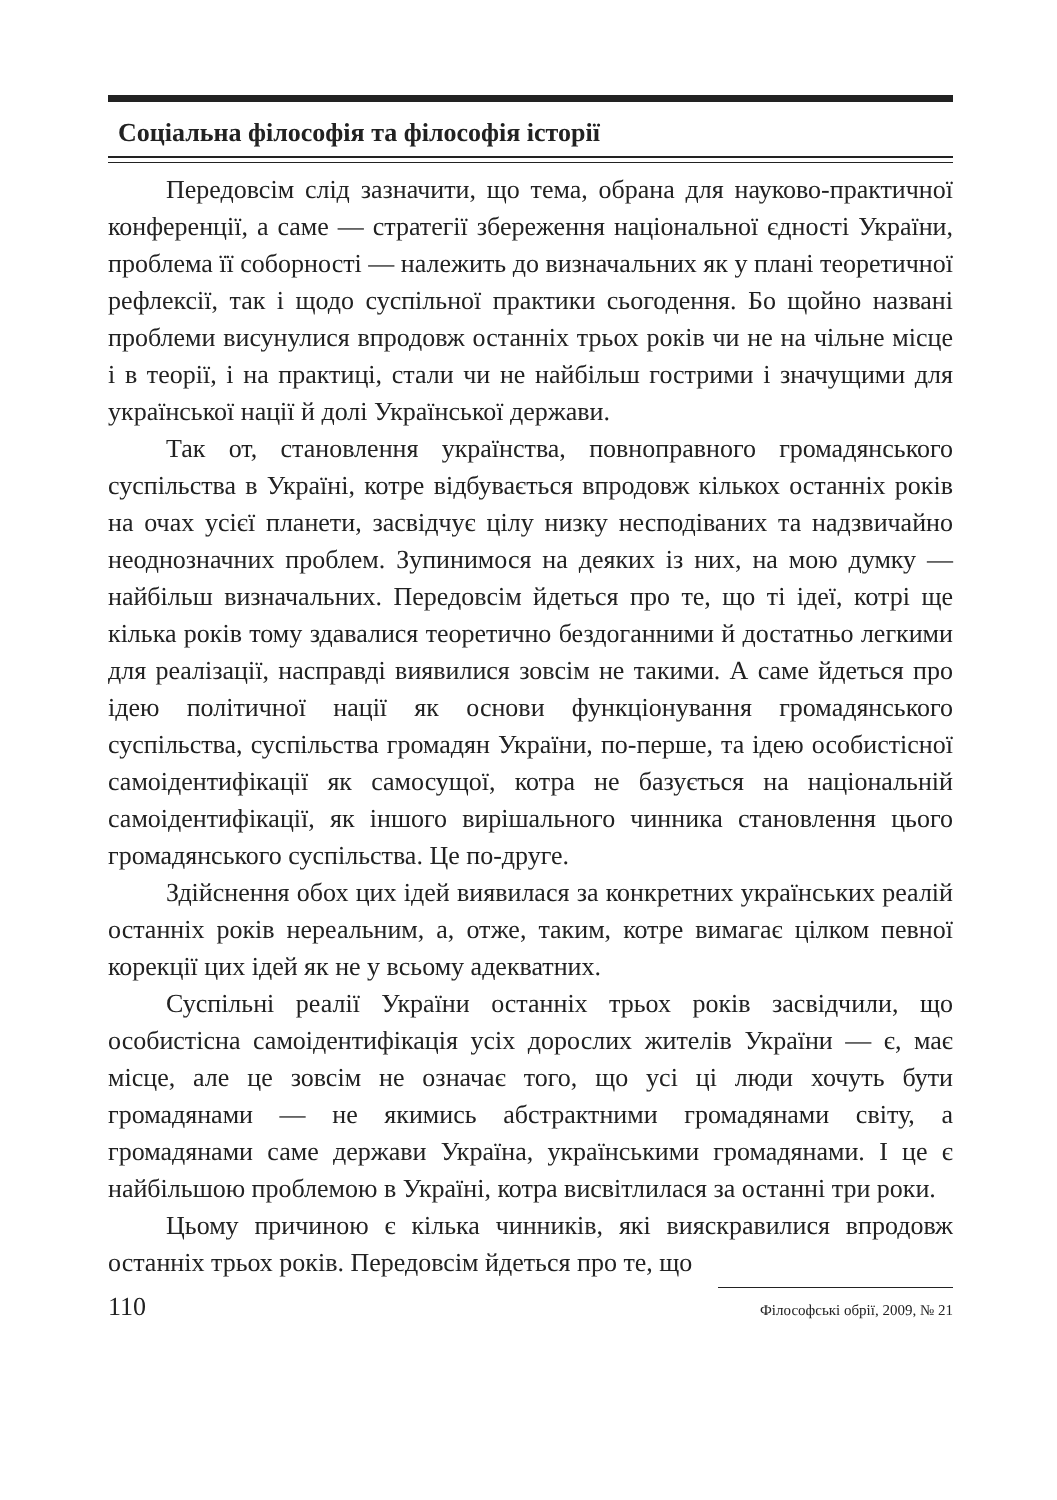Соціальна філософія та філософія історії
Передовсім слід зазначити, що тема, обрана для науково-практичної конференції, а саме — стратегії збереження національної єдності України, проблема її соборності — належить до визначальних як у плані теоретичної рефлексії, так і щодо суспільної практики сьогодення. Бо щойно названі проблеми висунулися впродовж останніх трьох років чи не на чільне місце і в теорії, і на практиці, стали чи не найбільш гострими і значущими для української нації й долі Української держави.
Так от, становлення українства, повноправного громадянського суспільства в Україні, котре відбувається впродовж кількох останніх років на очах усієї планети, засвідчує цілу низку несподіваних та надзвичайно неоднозначних проблем. Зупинимося на деяких із них, на мою думку — найбільш визначальних. Передовсім йдеться про те, що ті ідеї, котрі ще кілька років тому здавалися теоретично бездоганними й достатньо легкими для реалізації, насправді виявилися зовсім не такими. А саме йдеться про ідею політичної нації як основи функціонування громадянського суспільства, суспільства громадян України, по-перше, та ідею особистісної самоідентифікації як самосущої, котра не базується на національній самоідентифікації, як іншого вирішального чинника становлення цього громадянського суспільства. Це по-друге.
Здійснення обох цих ідей виявилася за конкретних українських реалій останніх років нереальним, а, отже, таким, котре вимагає цілком певної корекції цих ідей як не у всьому адекватних.
Суспільні реалії України останніх трьох років засвідчили, що особистісна самоідентифікація усіх дорослих жителів України — є, має місце, але це зовсім не означає того, що усі ці люди хочуть бути громадянами — не якимись абстрактними громадянами світу, а громадянами саме держави Україна, українськими громадянами. І це є найбільшою проблемою в Україні, котра висвітлилася за останні три роки.
Цьому причиною є кілька чинників, які вияскравилися впродовж останніх трьох років. Передовсім йдеться про те, що
110 Філософські обрії, 2009, № 21